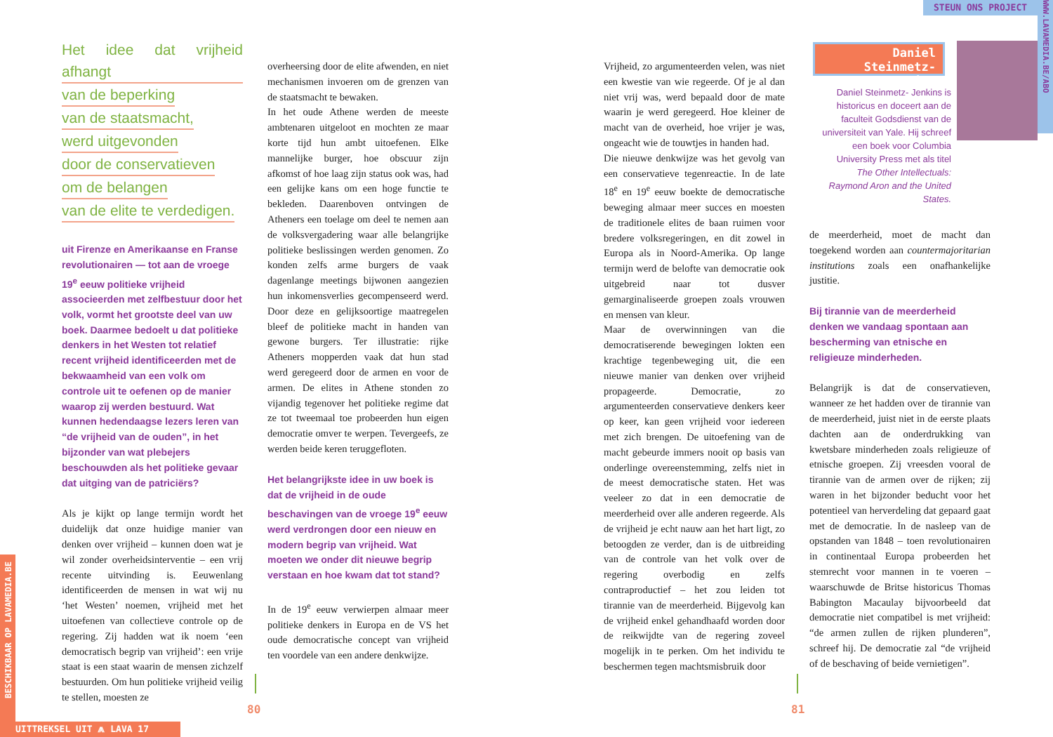Het idee dat vrijheid afhangt
van de beperking
van de staatsmacht,
werd uitgevonden
door de conservatieven
om de belangen
van de elite te verdedigen.
uit Firenze en Amerikaanse en Franse revolutionairen — tot aan de vroege 19<sup>e</sup> eeuw politieke vrijheid associeerden met zelfbestuur door het volk, vormt het grootste deel van uw boek. Daarmee bedoelt u dat politieke denkers in het Westen tot relatief recent vrijheid identificeerden met de bekwaamheid van een volk om controle uit te oefenen op de manier waarop zij werden bestuurd. Wat kunnen hedendaagse lezers leren van “de vrijheid van de ouden”, in het bijzonder van wat plebejers beschouwden als het politieke gevaar dat uitging van de patriciërs?
Als je kijkt op lange termijn wordt het duidelijk dat onze huidige manier van denken over vrijheid – kunnen doen wat je wil zonder overheidsinterventie – een vrij recente uitvinding is. Eeuwenlang identificeerden de mensen in wat wij nu ‘het Westen’ noemen, vrijheid met het uitoefenen van collectieve controle op de regering. Zij hadden wat ik noem ‘een democratisch begrip van vrijheid’: een vrije staat is een staat waarin de mensen zichzelf bestuurden. Om hun politieke vrijheid veilig te stellen, moesten ze
overheersing door de elite afwenden, en niet mechanismen invoeren om de grenzen van de staatsmacht te bewaken.
In het oude Athene werden de meeste ambtenaren uitgeloot en mochten ze maar korte tijd hun ambt uitoefenen. Elke mannelijke burger, hoe obscuur zijn afkomst of hoe laag zijn status ook was, had een gelijke kans om een hoge functie te bekleden. Daarenboven ontvingen de Atheners een toelage om deel te nemen aan de volksvergadering waar alle belangrijke politieke beslissingen werden genomen. Zo konden zelfs arme burgers de vaak dagenlange meetings bijwonen aangezien hun inkomensverlies gecompenseerd werd. Door deze en gelijksoortige maatregelen bleef de politieke macht in handen van gewone burgers. Ter illustratie: rijke Atheners mopperden vaak dat hun stad werd geregeerd door de armen en voor de armen. De elites in Athene stonden zo vijandig tegenover het politieke regime dat ze tot tweemaal toe probeerden hun eigen democratie omver te werpen. Tevergeefs, ze werden beide keren teruggefloten.
Het belangrijkste idee in uw boek is dat de vrijheid in de oude beschavingen van de vroege 19<sup>e</sup> eeuw werd verdrongen door een nieuw en modern begrip van vrijheid. Wat moeten we onder dit nieuwe begrip verstaan en hoe kwam dat tot stand?
In de 19<sup>e</sup> eeuw verwierpen almaar meer politieke denkers in Europa en de VS het oude democratische concept van vrijheid ten voordele van een andere denkwijze.
80
UITTREKSEL UIT ⩕ LAVA 17
BESCHIKBAAR OP LAVAMEDIA.BE
Vrijheid, zo argumenteerden velen, was niet een kwestie van wie regeerde. Of je al dan niet vrij was, werd bepaald door de mate waarin je werd geregeerd. Hoe kleiner de macht van de overheid, hoe vrijer je was, ongeacht wie de touwtjes in handen had.
Die nieuwe denkwijze was het gevolg van een conservatieve tegenreactie. In de late 18<sup>e</sup> en 19<sup>e</sup> eeuw boekte de democratische beweging almaar meer succes en moesten de traditionele elites de baan ruimen voor bredere volksregeringen, en dit zowel in Europa als in Noord-Amerika. Op lange termijn werd de belofte van democratie ook uitgebreid naar tot dusver gemarginaliseerde groepen zoals vrouwen en mensen van kleur.
Maar de overwinningen van die democratiserende bewegingen lokten een krachtige tegenbeweging uit, die een nieuwe manier van denken over vrijheid propageerde. Democratie, zo argumenteerden conservatieve denkers keer op keer, kan geen vrijheid voor iedereen met zich brengen. De uitoefening van de macht gebeurde immers nooit op basis van onderlinge overeenstemming, zelfs niet in de meest democratische staten. Het was veeleer zo dat in een democratie de meerderheid over alle anderen regeerde. Als de vrijheid je echt nauw aan het hart ligt, zo betoogden ze verder, dan is de uitbreiding van de controle van het volk over de regering overbodig en zelfs contraproductief – het zou leiden tot tirannie van de meerderheid. Bijgevolg kan de vrijheid enkel gehandhaafd worden door de reikwijdte van de regering zoveel mogelijk in te perken. Om het individu te beschermen tegen machtsmisbruik door
Daniel Steinmetz-Jenkins
Daniel Steinmetz- Jenkins is historicus en doceert aan de faculteit Godsdienst van de universiteit van Yale. Hij schreef een boek voor Columbia University Press met als titel The Other Intellectuals: Raymond Aron and the United States.
de meerderheid, moet de macht dan toegekend worden aan countermajoritarian institutions zoals een onafhankelijke justitie.
Bij tirannie van de meerderheid denken we vandaag spontaan aan bescherming van etnische en religieuze minderheden.
Belangrijk is dat de conservatieven, wanneer ze het hadden over de tirannie van de meerderheid, juist niet in de eerste plaats dachten aan de onderdrukking van kwetsbare minderheden zoals religieuze of etnische groepen. Zij vreesden vooral de tirannie van de armen over de rijken; zij waren in het bijzonder beducht voor het potentieel van herverdeling dat gepaard gaat met de democratie. In de nasleep van de opstanden van 1848 – toen revolutionairen in continentaal Europa probeerden het stemrecht voor mannen in te voeren – waarschuwde de Britse historicus Thomas Babington Macaulay bijvoorbeeld dat democratie niet compatibel is met vrijheid: “de armen zullen de rijken plunderen”, schreef hij. De democratie zal “de vrijheid of de beschaving of beide vernietigen”.
81
STEUN ONS PROJECT
WWW.LAVAMEDIA.BE/ABO